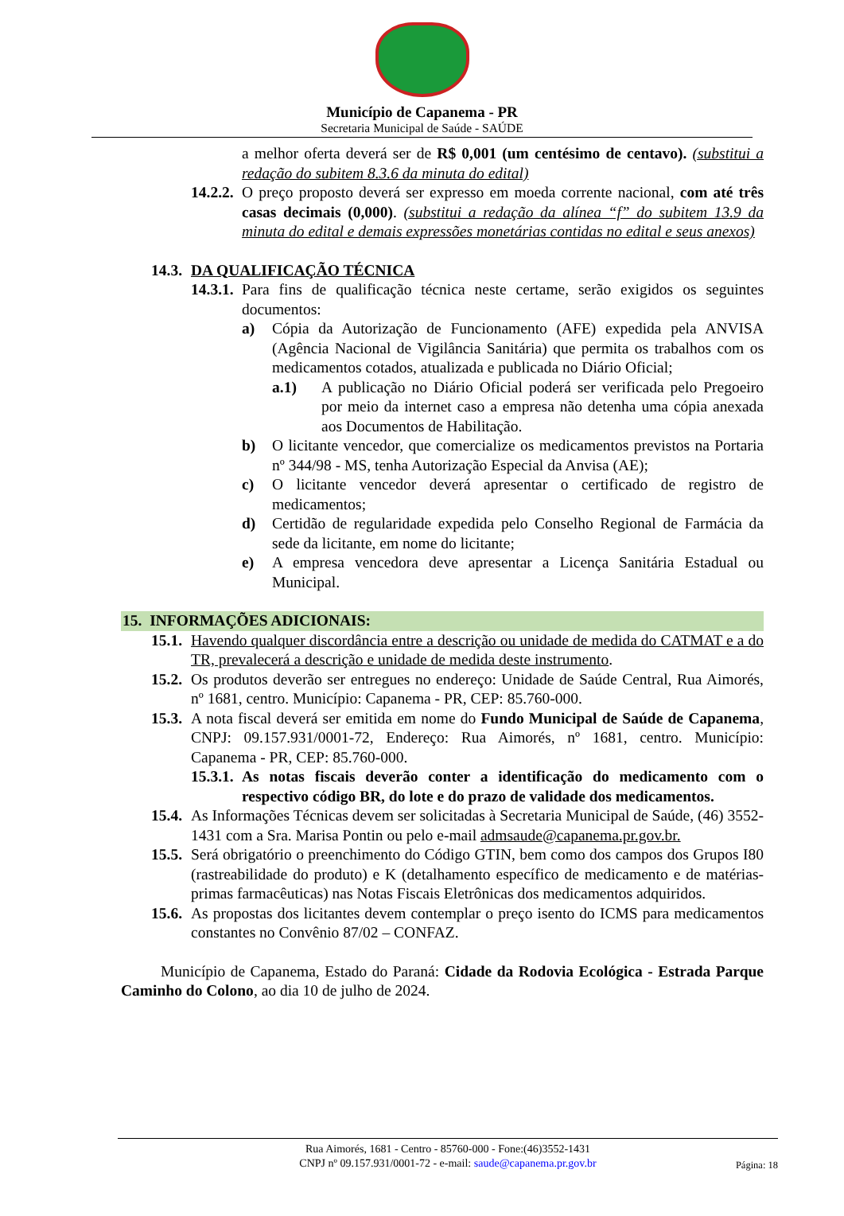Município de Capanema - PR
Secretaria Municipal de Saúde - SAÚDE
a melhor oferta deverá ser de R$ 0,001 (um centésimo de centavo). (substitui a redação do subitem 8.3.6 da minuta do edital)
14.2.2. O preço proposto deverá ser expresso em moeda corrente nacional, com até três casas decimais (0,000). (substitui a redação da alínea “f” do subitem 13.9 da minuta do edital e demais expressões monetárias contidas no edital e seus anexos)
14.3. DA QUALIFICAÇÃO TÉCNICA
14.3.1. Para fins de qualificação técnica neste certame, serão exigidos os seguintes documentos:
a) Cópia da Autorização de Funcionamento (AFE) expedida pela ANVISA (Agência Nacional de Vigilância Sanitária) que permita os trabalhos com os medicamentos cotados, atualizada e publicada no Diário Oficial;
a.1) A publicação no Diário Oficial poderá ser verificada pelo Pregoeiro por meio da internet caso a empresa não detenha uma cópia anexada aos Documentos de Habilitação.
b) O licitante vencedor, que comercialize os medicamentos previstos na Portaria nº 344/98 - MS, tenha Autorização Especial da Anvisa (AE);
c) O licitante vencedor deverá apresentar o certificado de registro de medicamentos;
d) Certidão de regularidade expedida pelo Conselho Regional de Farmácia da sede da licitante, em nome do licitante;
e) A empresa vencedora deve apresentar a Licença Sanitária Estadual ou Municipal.
15. INFORMAÇÕES ADICIONAIS:
15.1. Havendo qualquer discordância entre a descrição ou unidade de medida do CATMAT e a do TR, prevalecerá a descrição e unidade de medida deste instrumento.
15.2. Os produtos deverão ser entregues no endereço: Unidade de Saúde Central, Rua Aimorés, nº 1681, centro. Município: Capanema - PR, CEP: 85.760-000.
15.3. A nota fiscal deverá ser emitida em nome do Fundo Municipal de Saúde de Capanema, CNPJ: 09.157.931/0001-72, Endereço: Rua Aimorés, nº 1681, centro. Município: Capanema - PR, CEP: 85.760-000.
15.3.1. As notas fiscais deverão conter a identificação do medicamento com o respectivo código BR, do lote e do prazo de validade dos medicamentos.
15.4. As Informações Técnicas devem ser solicitadas à Secretaria Municipal de Saúde, (46) 3552-1431 com a Sra. Marisa Pontin ou pelo e-mail admsaude@capanema.pr.gov.br.
15.5. Será obrigatório o preenchimento do Código GTIN, bem como dos campos dos Grupos I80 (rastreabilidade do produto) e K (detalhamento específico de medicamento e de matérias-primas farmacêuticas) nas Notas Fiscais Eletrônicas dos medicamentos adquiridos.
15.6. As propostas dos licitantes devem contemplar o preço isento do ICMS para medicamentos constantes no Convênio 87/02 – CONFAZ.
Município de Capanema, Estado do Paraná: Cidade da Rodovia Ecológica - Estrada Parque Caminho do Colono, ao dia 10 de julho de 2024.
Rua Aimorés, 1681 - Centro - 85760-000 - Fone:(46)3552-1431
CNPJ nº 09.157.931/0001-72 - e-mail: saude@capanema.pr.gov.br
Página: 18